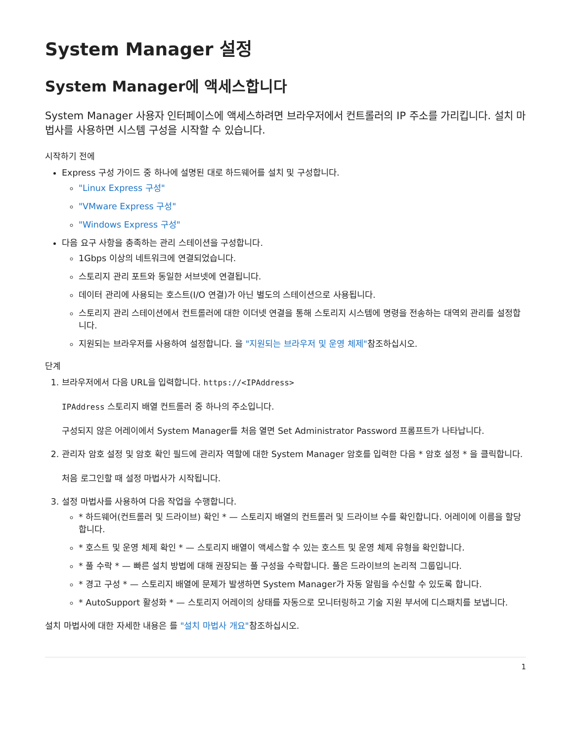System Manager 설정
System Manager에 액세스합니다
System Manager 사용자 인터페이스에 액세스하려면 브라우저에서 컨트롤러의 IP 주소를 가리킵니다. 설치 마법사를 사용하면 시스템 구성을 시작할 수 있습니다.
시작하기 전에
Express 구성 가이드 중 하나에 설명된 대로 하드웨어를 설치 및 구성합니다.
"Linux Express 구성"
"VMware Express 구성"
"Windows Express 구성"
다음 요구 사항을 충족하는 관리 스테이션을 구성합니다.
1Gbps 이상의 네트워크에 연결되었습니다.
스토리지 관리 포트와 동일한 서브넷에 연결됩니다.
데이터 관리에 사용되는 호스트(I/O 연결)가 아닌 별도의 스테이션으로 사용됩니다.
스토리지 관리 스테이션에서 컨트롤러에 대한 이더넷 연결을 통해 스토리지 시스템에 명령을 전송하는 대역외 관리를 설정합니다.
지원되는 브라우저를 사용하여 설정합니다. 을 "지원되는 브라우저 및 운영 체제"참조하십시오.
단계
1. 브라우저에서 다음 URL을 입력합니다. https://<IPAddress>
IPAddress 스토리지 배열 컨트롤러 중 하나의 주소입니다.
구성되지 않은 어레이에서 System Manager를 처음 열면 Set Administrator Password 프롬프트가 나타납니다.
2. 관리자 암호 설정 및 암호 확인 필드에 관리자 역할에 대한 System Manager 암호를 입력한 다음 * 암호 설정 * 을 클릭합니다.
처음 로그인할 때 설정 마법사가 시작됩니다.
3. 설정 마법사를 사용하여 다음 작업을 수행합니다.
* 하드웨어(컨트롤러 및 드라이브) 확인 * — 스토리지 배열의 컨트롤러 및 드라이브 수를 확인합니다. 어레이에 이름을 할당합니다.
* 호스트 및 운영 체제 확인 * — 스토리지 배열이 액세스할 수 있는 호스트 및 운영 체제 유형을 확인합니다.
* 풀 수락 * — 빠른 설치 방법에 대해 권장되는 풀 구성을 수락합니다. 풀은 드라이브의 논리적 그룹입니다.
* 경고 구성 * — 스토리지 배열에 문제가 발생하면 System Manager가 자동 알림을 수신할 수 있도록 합니다.
* AutoSupport 활성화 * — 스토리지 어레이의 상태를 자동으로 모니터링하고 기술 지원 부서에 디스패치를 보냅니다.
설치 마법사에 대한 자세한 내용은 를 "설치 마법사 개요"참조하십시오.
1